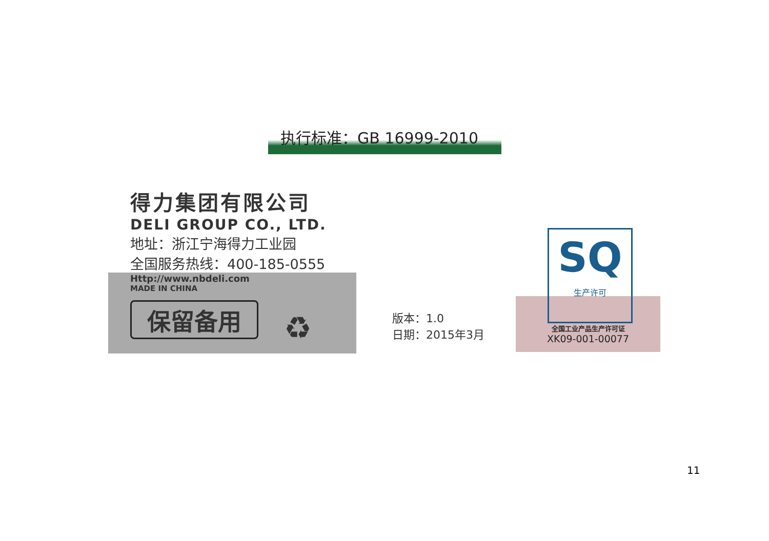执行标准：GB 16999-2010
得力集团有限公司
DELI GROUP CO., LTD.
地址：浙江宁海得力工业园
全国服务热线：400-185-0555
Http://www.nbdeli.com
MADE IN CHINA
保留备用 ♻
版本：1.0
日期：2015年3月
SQ
生产许可
全国工业产品生产许可证
XK09-001-00077
11